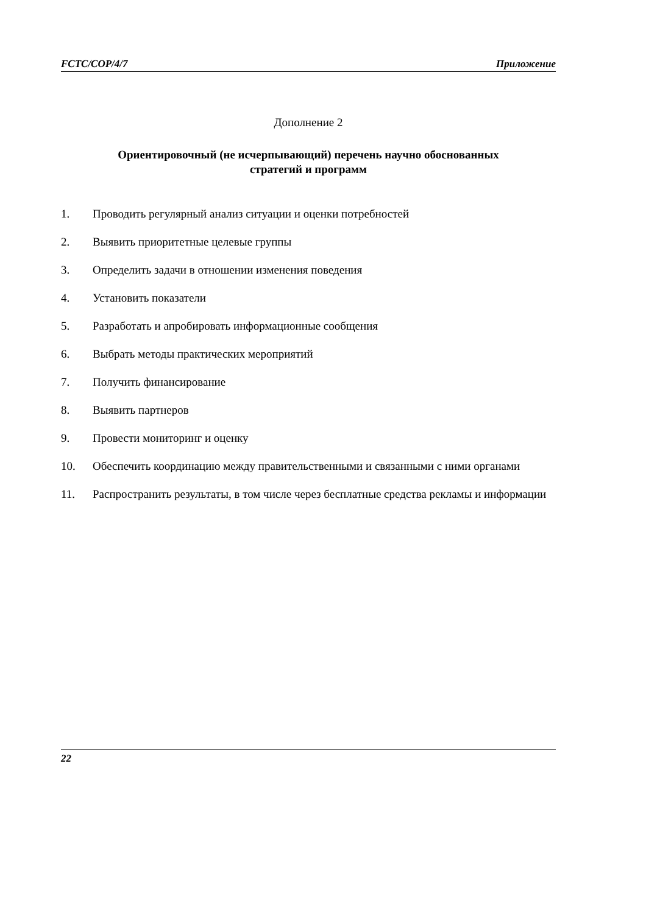FCTC/COP/4/7 Приложение
Дополнение 2
Ориентировочный (не исчерпывающий) перечень научно обоснованных
стратегий и программ
1. Проводить регулярный анализ ситуации и оценки потребностей
2. Выявить приоритетные целевые группы
3. Определить задачи в отношении изменения поведения
4. Установить показатели
5. Разработать и апробировать информационные сообщения
6. Выбрать методы практических мероприятий
7. Получить финансирование
8. Выявить партнеров
9. Провести мониторинг и оценку
10. Обеспечить координацию между правительственными и связанными с ними органами
11. Распространить результаты, в том числе через бесплатные средства рекламы и информации
22